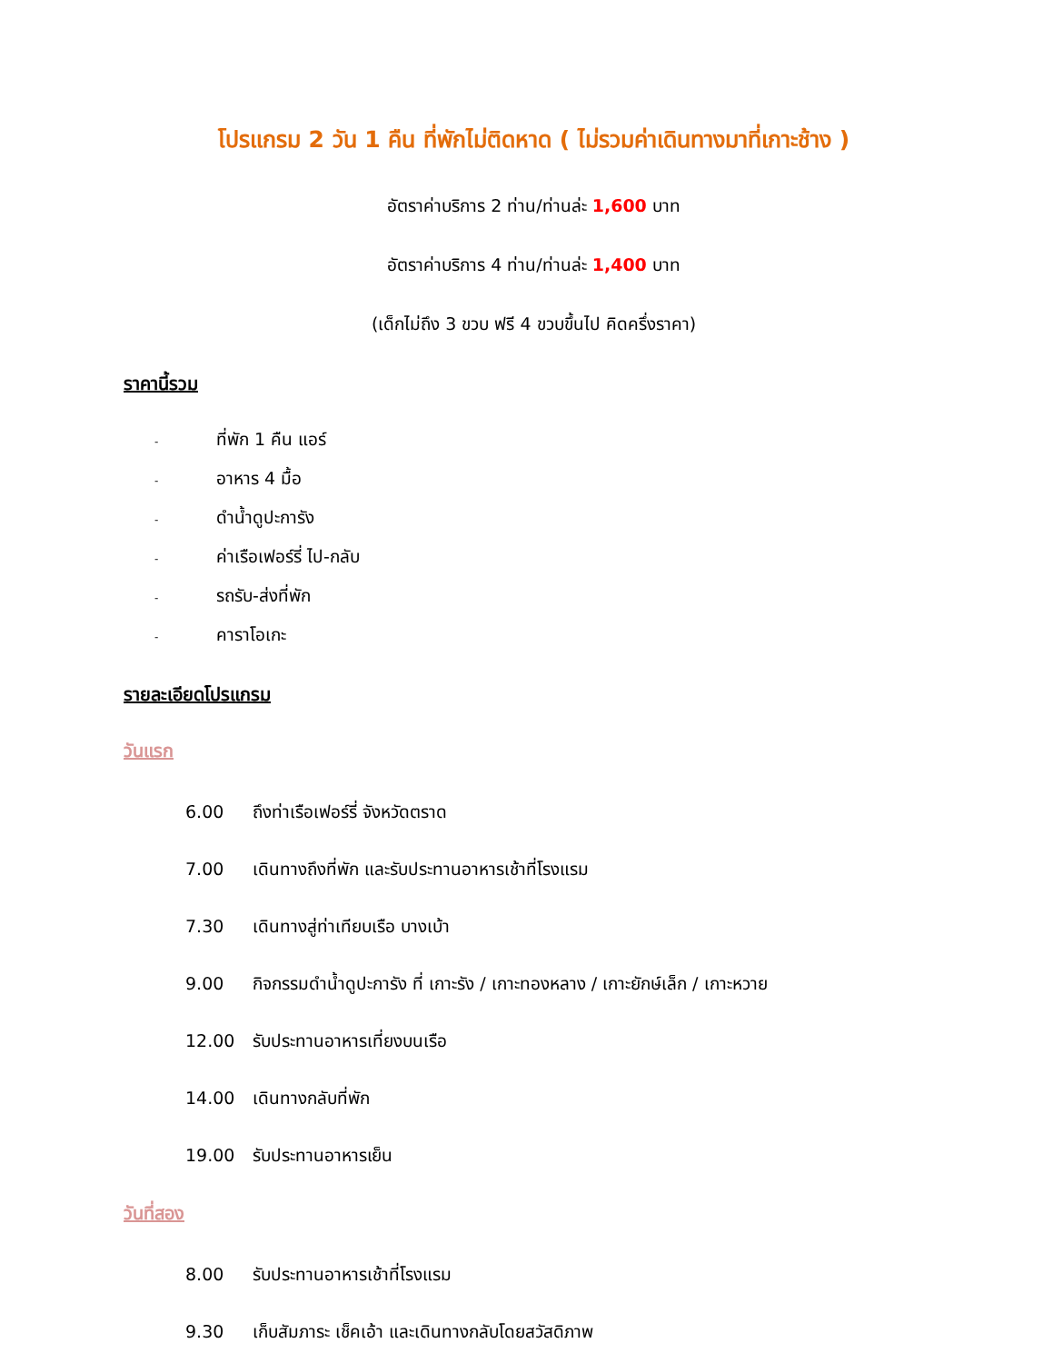โปรแกรม 2 วัน 1 คืน ที่พักไม่ติดหาด ( ไม่รวมค่าเดินทางมาที่เกาะช้าง )
อัตราค่าบริการ 2 ท่าน/ท่านล่ะ 1,600 บาท
อัตราค่าบริการ 4 ท่าน/ท่านล่ะ 1,400 บาท
(เด็กไม่ถึง 3 ขวบ ฟรี 4 ขวบขึ้นไป คิดครึ่งราคา)
ราคานี้รวม
- ที่พัก 1 คืน แอร์
- อาหาร 4 มื้อ
- ดำน้ำดูปะการัง
- ค่าเรือเฟอร์รี่ ไป-กลับ
- รถรับ-ส่งที่พัก
- คาราโอเกะ
รายละเอียดโปรแกรม
วันแรก
6.00 ถึงท่าเรือเฟอร์รี่ จังหวัดตราด
7.00 เดินทางถึงที่พัก และรับประทานอาหารเช้าที่โรงแรม
7.30 เดินทางสู่ท่าเทียบเรือ บางเบ้า
9.00 กิจกรรมดำน้ำดูปะการัง ที่ เกาะรัง / เกาะทองหลาง / เกาะยักษ์เล็ก / เกาะหวาย
12.00 รับประทานอาหารเที่ยงบนเรือ
14.00 เดินทางกลับที่พัก
19.00 รับประทานอาหารเย็น
วันที่สอง
8.00 รับประทานอาหารเช้าที่โรงแรม
9.30 เก็บสัมภาระ เช็คเอ้า และเดินทางกลับโดยสวัสดิภาพ